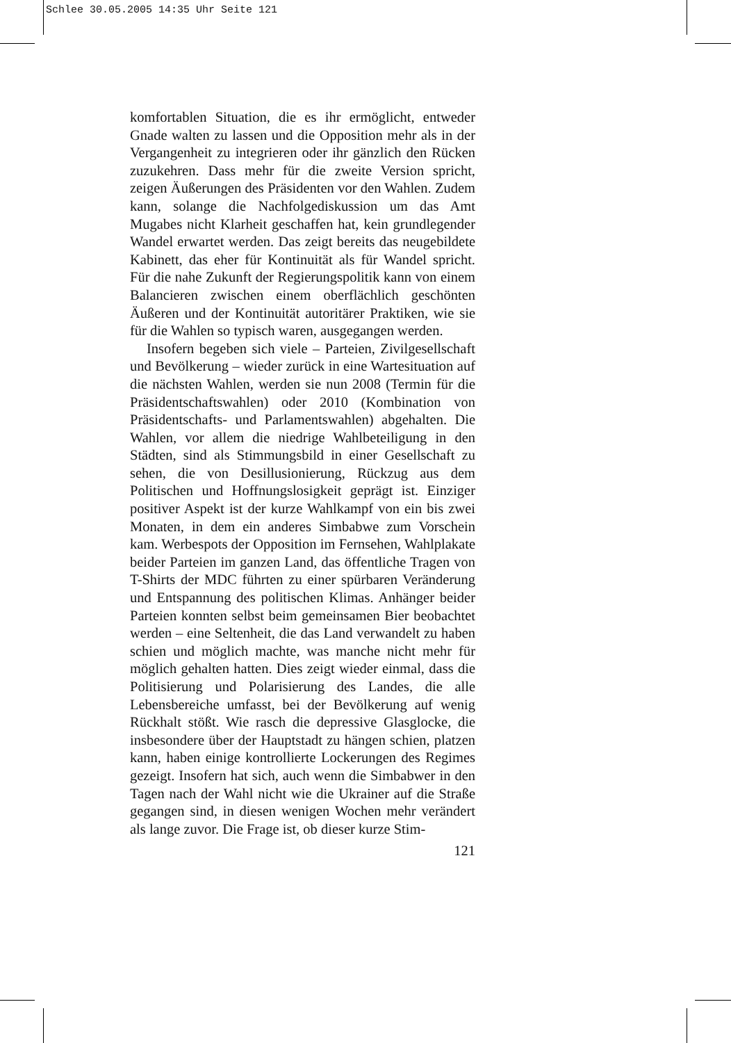Schlee 30.05.2005 14:35 Uhr Seite 121
komfortablen Situation, die es ihr ermöglicht, entweder Gnade walten zu lassen und die Opposition mehr als in der Vergangenheit zu integrieren oder ihr gänzlich den Rücken zuzukehren. Dass mehr für die zweite Version spricht, zeigen Äußerungen des Präsidenten vor den Wahlen. Zudem kann, solange die Nachfolgediskussion um das Amt Mugabes nicht Klarheit geschaffen hat, kein grundlegender Wandel erwartet werden. Das zeigt bereits das neugebildete Kabinett, das eher für Kontinuität als für Wandel spricht. Für die nahe Zukunft der Regierungspolitik kann von einem Balancieren zwischen einem oberflächlich geschönten Äußeren und der Kontinuität autoritärer Praktiken, wie sie für die Wahlen so typisch waren, ausgegangen werden.
Insofern begeben sich viele – Parteien, Zivilgesellschaft und Bevölkerung – wieder zurück in eine Wartesituation auf die nächsten Wahlen, werden sie nun 2008 (Termin für die Präsidentschaftswahlen) oder 2010 (Kombination von Präsidentschafts- und Parlamentswahlen) abgehalten. Die Wahlen, vor allem die niedrige Wahlbeteiligung in den Städten, sind als Stimmungsbild in einer Gesellschaft zu sehen, die von Desillusionierung, Rückzug aus dem Politischen und Hoffnungslosigkeit geprägt ist. Einziger positiver Aspekt ist der kurze Wahlkampf von ein bis zwei Monaten, in dem ein anderes Simbabwe zum Vorschein kam. Werbespots der Opposition im Fernsehen, Wahlplakate beider Parteien im ganzen Land, das öffentliche Tragen von T-Shirts der MDC führten zu einer spürbaren Veränderung und Entspannung des politischen Klimas. Anhänger beider Parteien konnten selbst beim gemeinsamen Bier beobachtet werden – eine Seltenheit, die das Land verwandelt zu haben schien und möglich machte, was manche nicht mehr für möglich gehalten hatten. Dies zeigt wieder einmal, dass die Politisierung und Polarisierung des Landes, die alle Lebensbereiche umfasst, bei der Bevölkerung auf wenig Rückhalt stößt. Wie rasch die depressive Glasglocke, die insbesondere über der Hauptstadt zu hängen schien, platzen kann, haben einige kontrollierte Lockerungen des Regimes gezeigt. Insofern hat sich, auch wenn die Simbabwer in den Tagen nach der Wahl nicht wie die Ukrainer auf die Straße gegangen sind, in diesen wenigen Wochen mehr verändert als lange zuvor. Die Frage ist, ob dieser kurze Stim-
121